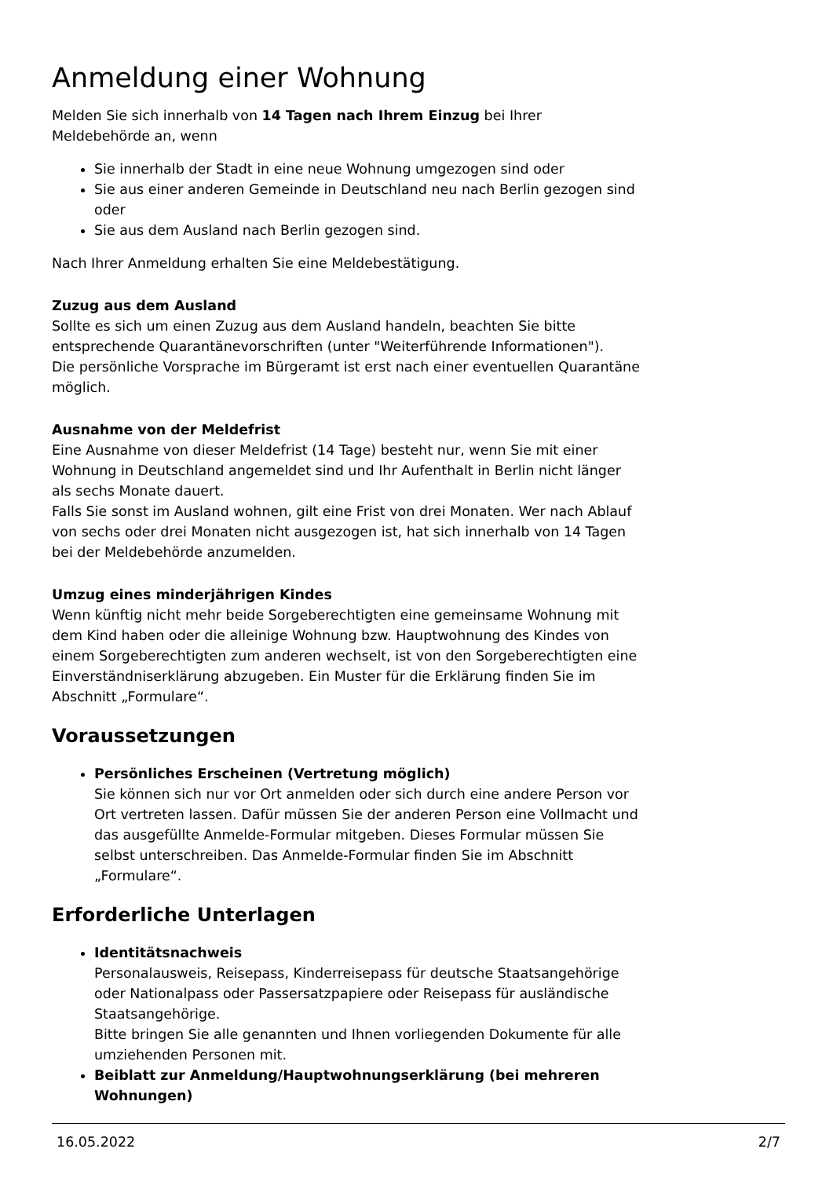Anmeldung einer Wohnung
Melden Sie sich innerhalb von 14 Tagen nach Ihrem Einzug bei Ihrer Meldebehörde an, wenn
Sie innerhalb der Stadt in eine neue Wohnung umgezogen sind oder
Sie aus einer anderen Gemeinde in Deutschland neu nach Berlin gezogen sind oder
Sie aus dem Ausland nach Berlin gezogen sind.
Nach Ihrer Anmeldung erhalten Sie eine Meldebestätigung.
Zuzug aus dem Ausland
Sollte es sich um einen Zuzug aus dem Ausland handeln, beachten Sie bitte entsprechende Quarantänevorschriften (unter "Weiterführende Informationen").
Die persönliche Vorsprache im Bürgeramt ist erst nach einer eventuellen Quarantäne möglich.
Ausnahme von der Meldefrist
Eine Ausnahme von dieser Meldefrist (14 Tage) besteht nur, wenn Sie mit einer Wohnung in Deutschland angemeldet sind und Ihr Aufenthalt in Berlin nicht länger als sechs Monate dauert.
Falls Sie sonst im Ausland wohnen, gilt eine Frist von drei Monaten. Wer nach Ablauf von sechs oder drei Monaten nicht ausgezogen ist, hat sich innerhalb von 14 Tagen bei der Meldebehörde anzumelden.
Umzug eines minderjährigen Kindes
Wenn künftig nicht mehr beide Sorgeberechtigten eine gemeinsame Wohnung mit dem Kind haben oder die alleinige Wohnung bzw. Hauptwohnung des Kindes von einem Sorgeberechtigten zum anderen wechselt, ist von den Sorgeberechtigten eine Einverständniserklärung abzugeben. Ein Muster für die Erklärung finden Sie im Abschnitt „Formulare“.
Voraussetzungen
Persönliches Erscheinen (Vertretung möglich)
Sie können sich nur vor Ort anmelden oder sich durch eine andere Person vor Ort vertreten lassen. Dafür müssen Sie der anderen Person eine Vollmacht und das ausgefüllte Anmelde-Formular mitgeben. Dieses Formular müssen Sie selbst unterschreiben. Das Anmelde-Formular finden Sie im Abschnitt „Formulare“.
Erforderliche Unterlagen
Identitätsnachweis
Personalausweis, Reisepass, Kinderreisepass für deutsche Staatsangehörige oder Nationalpass oder Passersatzpapiere oder Reisepass für ausländische Staatsangehörige.
Bitte bringen Sie alle genannten und Ihnen vorliegenden Dokumente für alle umziehenden Personen mit.
Beiblatt zur Anmeldung/Hauptwohnungserklärung (bei mehreren Wohnungen)
16.05.2022 2/7